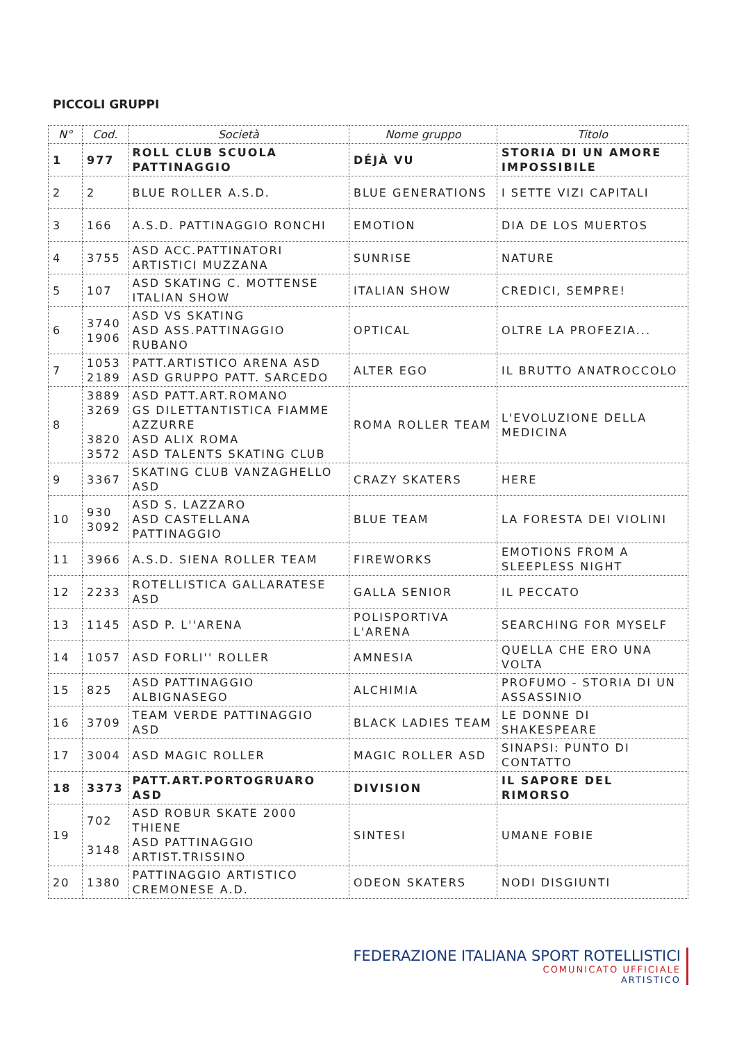PICCOLI GRUPPI
| N° | Cod. | Società | Nome gruppo | Titolo |
| --- | --- | --- | --- | --- |
| 1 | 977 | ROLL CLUB SCUOLA PATTINAGGIO | DÉJÀ VU | STORIA DI UN AMORE IMPOSSIBILE |
| 2 | 2 | BLUE ROLLER A.S.D. | BLUE GENERATIONS | I SETTE VIZI CAPITALI |
| 3 | 166 | A.S.D. PATTINAGGIO RONCHI | EMOTION | DIA DE LOS MUERTOS |
| 4 | 3755 | ASD ACC.PATTINATORI ARTISTICI MUZZANA | SUNRISE | NATURE |
| 5 | 107 | ASD SKATING C. MOTTENSE ITALIAN SHOW | ITALIAN SHOW | CREDICI, SEMPRE! |
| 6 | 3740 1906 | ASD VS SKATING ASD ASS.PATTINAGGIO RUBANO | OPTICAL | OLTRE LA PROFEZIA... |
| 7 | 1053 2189 | PATT.ARTISTICO ARENA ASD ASD GRUPPO PATT. SARCEDO | ALTER EGO | IL BRUTTO ANATROCCOLO |
| 8 | 3889 3269 3820 3572 | ASD PATT.ART.ROMANO GS DILETTANTISTICA FIAMME AZZURRE ASD ALIX ROMA ASD TALENTS SKATING CLUB | ROMA ROLLER TEAM | L'EVOLUZIONE DELLA MEDICINA |
| 9 | 3367 | SKATING CLUB VANZAGHELLO ASD | CRAZY SKATERS | HERE |
| 10 | 930 3092 | ASD S. LAZZARO ASD CASTELLANA PATTINAGGIO | BLUE TEAM | LA FORESTA DEI VIOLINI |
| 11 | 3966 | A.S.D. SIENA ROLLER TEAM | FIREWORKS | EMOTIONS FROM A SLEEPLESS NIGHT |
| 12 | 2233 | ROTELLISTICA GALLARATESE ASD | GALLA SENIOR | IL PECCATO |
| 13 | 1145 | ASD P. L''ARENA | POLISPORTIVA L'ARENA | SEARCHING FOR MYSELF |
| 14 | 1057 | ASD FORLI'' ROLLER | AMNESIA | QUELLA CHE ERO UNA VOLTA |
| 15 | 825 | ASD PATTINAGGIO ALBIGNASEGO | ALCHIMIA | PROFUMO - STORIA DI UN ASSASSINIO |
| 16 | 3709 | TEAM VERDE PATTINAGGIO ASD | BLACK LADIES TEAM | LE DONNE DI SHAKESPEARE |
| 17 | 3004 | ASD MAGIC ROLLER | MAGIC ROLLER ASD | SINAPSI: PUNTO DI CONTATTO |
| 18 | 3373 | PATT.ART.PORTOGRUARO ASD | DIVISION | IL SAPORE DEL RIMORSO |
| 19 | 702 3148 | ASD ROBUR SKATE 2000 THIENE ASD PATTINAGGIO ARTIST.TRISSINO | SINTESI | UMANE FOBIE |
| 20 | 1380 | PATTINAGGIO ARTISTICO CREMONESE A.D. | ODEON SKATERS | NODI DISGIUNTI |
FEDERAZIONE ITALIANA SPORT ROTELLISTICI
COMUNICATO UFFICIALE
ARTISTICO